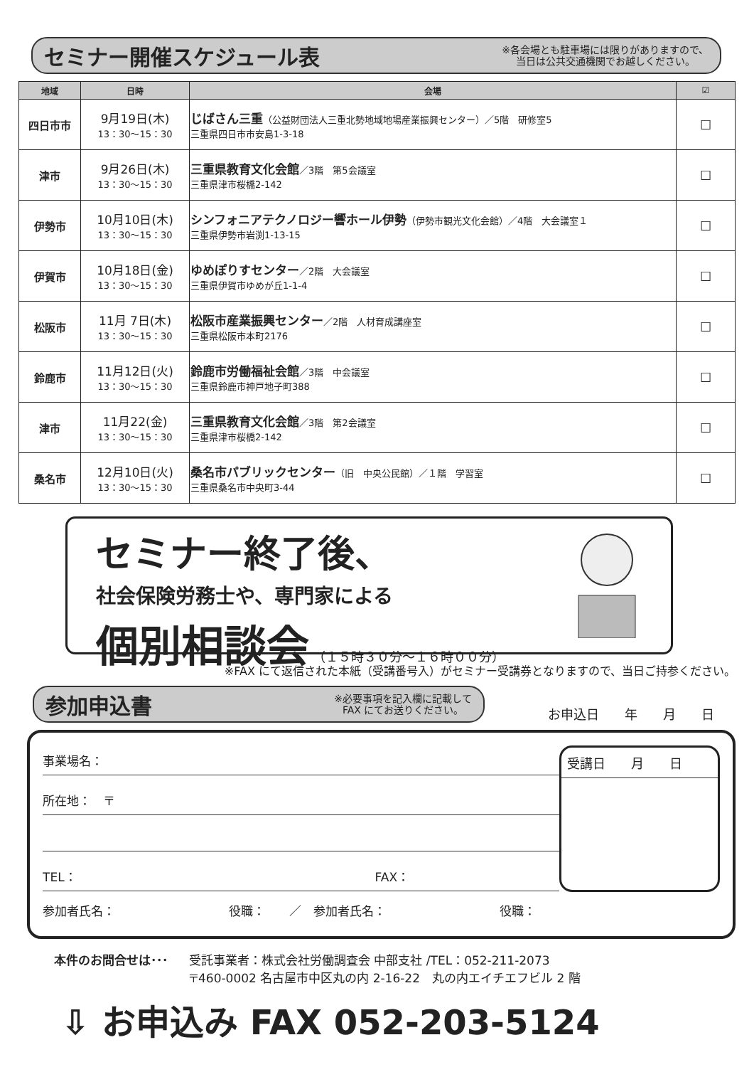セミナー開催スケジュール表
※各会場とも駐車場には限りがありますので、
当日は公共交通機関でお越しください。
| 地域 | 日時 | 会場 | ☑ |
| --- | --- | --- | --- |
| 四日市市 | 9月19日(木) 13：30〜15：30 | じばさん三重 （公益財団法人三重北勢地域地場産業振興センター）／5階 研修室5 三重県四日市市安島1-3-18 | ☐ |
| 津市 | 9月26日(木) 13：30〜15：30 | 三重県教育文化会館 ／3階 第5会議室 三重県津市桜橋2-142 | ☐ |
| 伊勢市 | 10月10日(木) 13：30〜15：30 | シンフォニアテクノロジー響ホール伊勢 （伊勢市観光文化会館）／4階 大会議室１ 三重県伊勢市岩渕1-13-15 | ☐ |
| 伊賀市 | 10月18日(金) 13：30〜15：30 | ゆめぽりすセンター ／2階 大会議室 三重県伊賀市ゆめが丘1-1-4 | ☐ |
| 松阪市 | 11月 7日(木) 13：30〜15：30 | 松阪市産業振興センター ／2階 人材育成講座室 三重県松阪市本町2176 | ☐ |
| 鈴鹿市 | 11月12日(火) 13：30〜15：30 | 鈴鹿市労働福祉会館 ／3階 中会議室 三重県鈴鹿市神戸地子町388 | ☐ |
| 津市 | 11月22(金) 13：30〜15：30 | 三重県教育文化会館 ／3階 第2会議室 三重県津市桜橋2-142 | ☐ |
| 桑名市 | 12月10日(火) 13：30〜15：30 | 桑名市パブリックセンター （旧 中央公民館）／１階 学習室 三重県桑名市中央町3-44 | ☐ |
セミナー終了後、
社会保険労務士や、専門家による
個別相談会 （１５時３０分〜１６時００分）
※FAX にて返信された本紙（受講番号入）がセミナー受講券となりますので、当日ご持参ください。
参加申込書
※必要事項を記入欄に記載して
FAX にてお送りください。
お申込日　　年　　月　　日
事業場名：
所在地：　〒
TEL： FAX：
参加者氏名： 役職：　　／　参加者氏名： 役職：
受講日　　月　　日
本件のお問合せは･･･ 受託事業者：株式会社労働調査会 中部支社 /TEL：052-211-2073
〒460-0002 名古屋市中区丸の内 2-16-22　丸の内エイチエフビル 2 階
⇩ お申込み FAX 052-203-5124